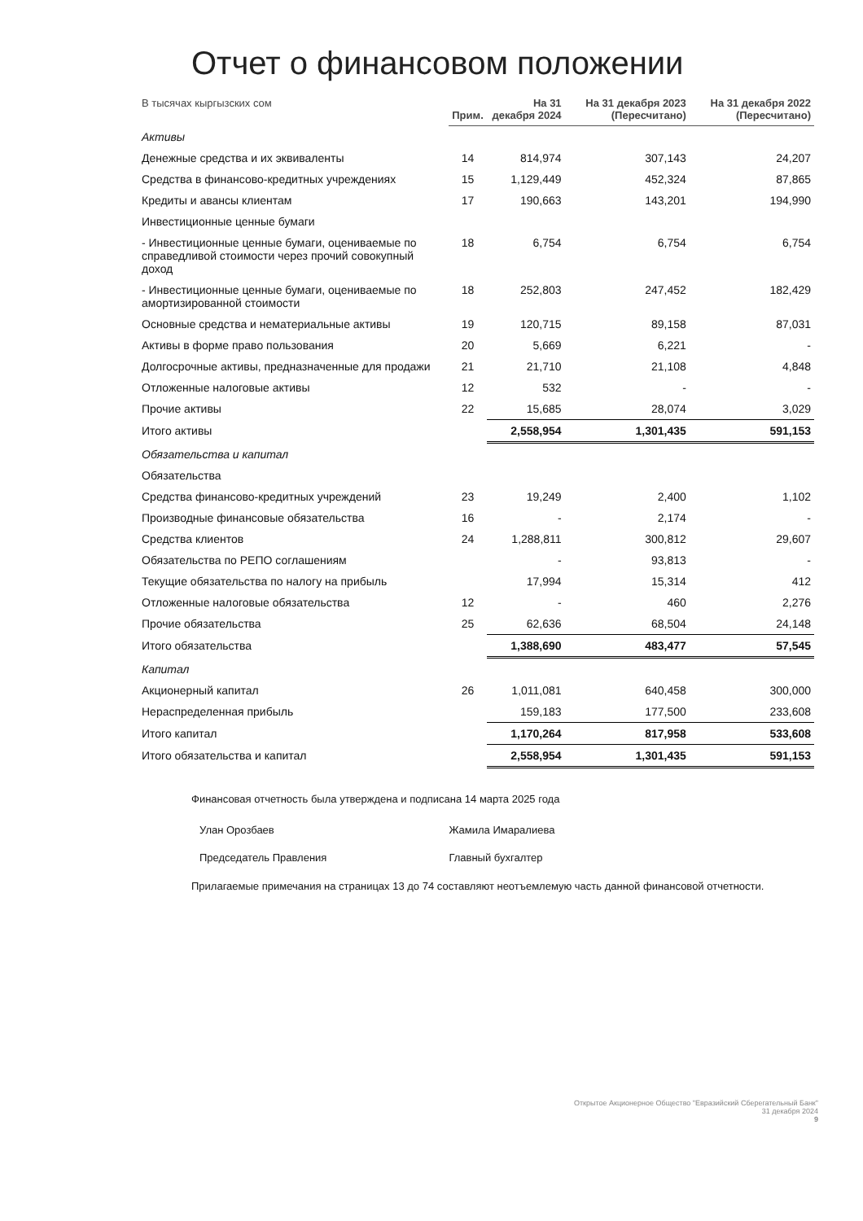Отчет о финансовом положении
| В тысячах кыргызских сом | Прим. | На 31 декабря 2024 | На 31 декабря 2023 (Пересчитано) | На 31 декабря 2022 (Пересчитано) |
| --- | --- | --- | --- | --- |
| Активы | | | | |
| Денежные средства и их эквиваленты | 14 | 814,974 | 307,143 | 24,207 |
| Средства в финансово-кредитных учреждениях | 15 | 1,129,449 | 452,324 | 87,865 |
| Кредиты и авансы клиентам | 17 | 190,663 | 143,201 | 194,990 |
| Инвестиционные ценные бумаги | | | | |
| - Инвестиционные ценные бумаги, оцениваемые по справедливой стоимости через прочий совокупный доход | 18 | 6,754 | 6,754 | 6,754 |
| - Инвестиционные ценные бумаги, оцениваемые по амортизированной стоимости | 18 | 252,803 | 247,452 | 182,429 |
| Основные средства и нематериальные активы | 19 | 120,715 | 89,158 | 87,031 |
| Активы в форме право пользования | 20 | 5,669 | 6,221 | - |
| Долгосрочные активы, предназначенные для продажи | 21 | 21,710 | 21,108 | 4,848 |
| Отложенные налоговые активы | 12 | 532 | - | - |
| Прочие активы | 22 | 15,685 | 28,074 | 3,029 |
| Итого активы | | 2,558,954 | 1,301,435 | 591,153 |
| Обязательства и капитал | | | | |
| Обязательства | | | | |
| Средства финансово-кредитных учреждений | 23 | 19,249 | 2,400 | 1,102 |
| Производные финансовые обязательства | 16 | - | 2,174 | - |
| Средства клиентов | 24 | 1,288,811 | 300,812 | 29,607 |
| Обязательства по РЕПО соглашениям | | - | 93,813 | - |
| Текущие обязательства по налогу на прибыль | | 17,994 | 15,314 | 412 |
| Отложенные налоговые обязательства | 12 | - | 460 | 2,276 |
| Прочие обязательства | 25 | 62,636 | 68,504 | 24,148 |
| Итого обязательства | | 1,388,690 | 483,477 | 57,545 |
| Капитал | | | | |
| Акционерный капитал | 26 | 1,011,081 | 640,458 | 300,000 |
| Нераспределенная прибыль | | 159,183 | 177,500 | 233,608 |
| Итого капитал | | 1,170,264 | 817,958 | 533,608 |
| Итого обязательства и капитал | | 2,558,954 | 1,301,435 | 591,153 |
Финансовая отчетность была утверждена и подписана 14 марта 2025 года
Улан Орозбаев
Председатель Правления
Жамила Имаралиева
Главный бухгалтер
Прилагаемые примечания на страницах 13 до 74 составляют неотъемлемую часть данной финансовой отчетности.
Открытое Акционерное Общество "Евразийский Сберегательный Банк"
31 декабря 2024
9